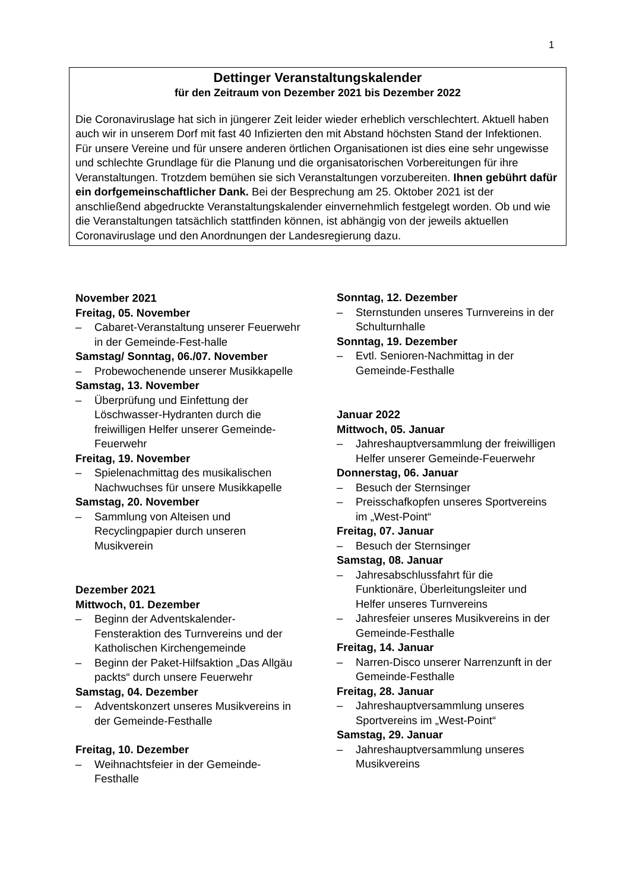1
Dettinger Veranstaltungskalender
für den Zeitraum von Dezember 2021 bis Dezember 2022
Die Coronaviruslage hat sich in jüngerer Zeit leider wieder erheblich verschlechtert. Aktuell haben auch wir in unserem Dorf mit fast 40 Infizierten den mit Abstand höchsten Stand der Infektionen. Für unsere Vereine und für unsere anderen örtlichen Organisationen ist dies eine sehr ungewisse und schlechte Grundlage für die Planung und die organisatorischen Vorbereitungen für ihre Veranstaltungen. Trotzdem bemühen sie sich Veranstaltungen vorzubereiten. Ihnen gebührt dafür ein dorfgemeinschaftlicher Dank. Bei der Besprechung am 25. Oktober 2021 ist der anschließend abgedruckte Veranstaltungskalender einvernehmlich festgelegt worden. Ob und wie die Veranstaltungen tatsächlich stattfinden können, ist abhängig von der jeweils aktuellen Coronaviruslage und den Anordnungen der Landesregierung dazu.
November 2021
Freitag, 05. November
– Cabaret-Veranstaltung unserer Feuerwehr in der Gemeinde-Fest-halle
Samstag/ Sonntag, 06./07. November
– Probewochenende unserer Musikkapelle
Samstag, 13. November
– Überprüfung und Einfettung der Löschwasser-Hydranten durch die freiwilligen Helfer unserer Gemeinde-Feuerwehr
Freitag, 19. November
– Spielenachmittag des musikalischen Nachwuchses für unsere Musikkapelle
Samstag, 20. November
– Sammlung von Alteisen und Recyclingpapier durch unseren Musikverein
Dezember 2021
Mittwoch, 01. Dezember
– Beginn der Adventskalender-Fensteraktion des Turnvereins und der Katholischen Kirchengemeinde
– Beginn der Paket-Hilfsaktion „Das Allgäu packts“ durch unsere Feuerwehr
Samstag, 04. Dezember
– Adventskonzert unseres Musikvereins in der Gemeinde-Festhalle
Freitag, 10. Dezember
– Weihnachtsfeier in der Gemeinde-Festhalle
Sonntag, 12. Dezember
– Sternstunden unseres Turnvereins in der Schulturnhalle
Sonntag, 19. Dezember
– Evtl. Senioren-Nachmittag in der Gemeinde-Festhalle
Januar 2022
Mittwoch, 05. Januar
– Jahreshauptversammlung der freiwilligen Helfer unserer Gemeinde-Feuerwehr
Donnerstag, 06. Januar
– Besuch der Sternsinger
– Preisschafkopfen unseres Sportvereins im „West-Point“
Freitag, 07. Januar
– Besuch der Sternsinger
Samstag, 08. Januar
– Jahresabschlussfahrt für die Funktionäre, Überleitungsleiter und Helfer unseres Turnvereins
– Jahresfeier unseres Musikvereins in der Gemeinde-Festhalle
Freitag, 14. Januar
– Narren-Disco unserer Narrenzunft in der Gemeinde-Festhalle
Freitag, 28. Januar
– Jahreshauptversammlung unseres Sportvereins im „West-Point“
Samstag, 29. Januar
– Jahreshauptversammlung unseres Musikvereins